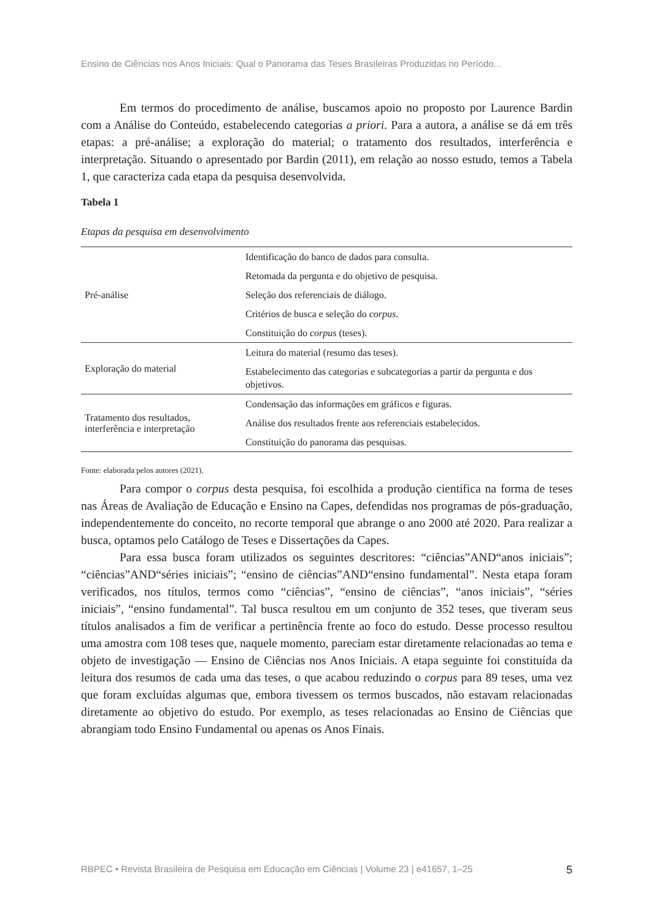Ensino de Ciências nos Anos Iniciais: Qual o Panorama das Teses Brasileiras Produzidas no Período...
Em termos do procedimento de análise, buscamos apoio no proposto por Laurence Bardin com a Análise do Conteúdo, estabelecendo categorias a priori. Para a autora, a análise se dá em três etapas: a pré-análise; a exploração do material; o tratamento dos resultados, interferência e interpretação. Situando o apresentado por Bardin (2011), em relação ao nosso estudo, temos a Tabela 1, que caracteriza cada etapa da pesquisa desenvolvida.
Tabela 1
Etapas da pesquisa em desenvolvimento
| Pré-análise | Identificação do banco de dados para consulta. Retomada da pergunta e do objetivo de pesquisa. Seleção dos referenciais de diálogo. Critérios de busca e seleção do corpus. Constituição do corpus (teses). |
| Exploração do material | Leitura do material (resumo das teses). Estabelecimento das categorias e subcategorias a partir da pergunta e dos objetivos. |
| Tratamento dos resultados, interferência e interpretação | Condensação das informações em gráficos e figuras. Análise dos resultados frente aos referenciais estabelecidos. Constituição do panorama das pesquisas. |
Fonte: elaborada pelos autores (2021).
Para compor o corpus desta pesquisa, foi escolhida a produção científica na forma de teses nas Áreas de Avaliação de Educação e Ensino na Capes, defendidas nos programas de pós-graduação, independentemente do conceito, no recorte temporal que abrange o ano 2000 até 2020. Para realizar a busca, optamos pelo Catálogo de Teses e Dissertações da Capes.
Para essa busca foram utilizados os seguintes descritores: “ciências”AND“anos iniciais”; “ciências”AND“séries iniciais”; “ensino de ciências”AND“ensino fundamental”. Nesta etapa foram verificados, nos títulos, termos como “ciências”, “ensino de ciências”, “anos iniciais”, “séries iniciais”, “ensino fundamental”. Tal busca resultou em um conjunto de 352 teses, que tiveram seus títulos analisados a fim de verificar a pertinência frente ao foco do estudo. Desse processo resultou uma amostra com 108 teses que, naquele momento, pareciam estar diretamente relacionadas ao tema e objeto de investigação — Ensino de Ciências nos Anos Iniciais. A etapa seguinte foi constituída da leitura dos resumos de cada uma das teses, o que acabou reduzindo o corpus para 89 teses, uma vez que foram excluídas algumas que, embora tivessem os termos buscados, não estavam relacionadas diretamente ao objetivo do estudo. Por exemplo, as teses relacionadas ao Ensino de Ciências que abrangiam todo Ensino Fundamental ou apenas os Anos Finais.
RBPEC • Revista Brasileira de Pesquisa em Educação em Ciências | Volume 23 | e41657, 1–25 5